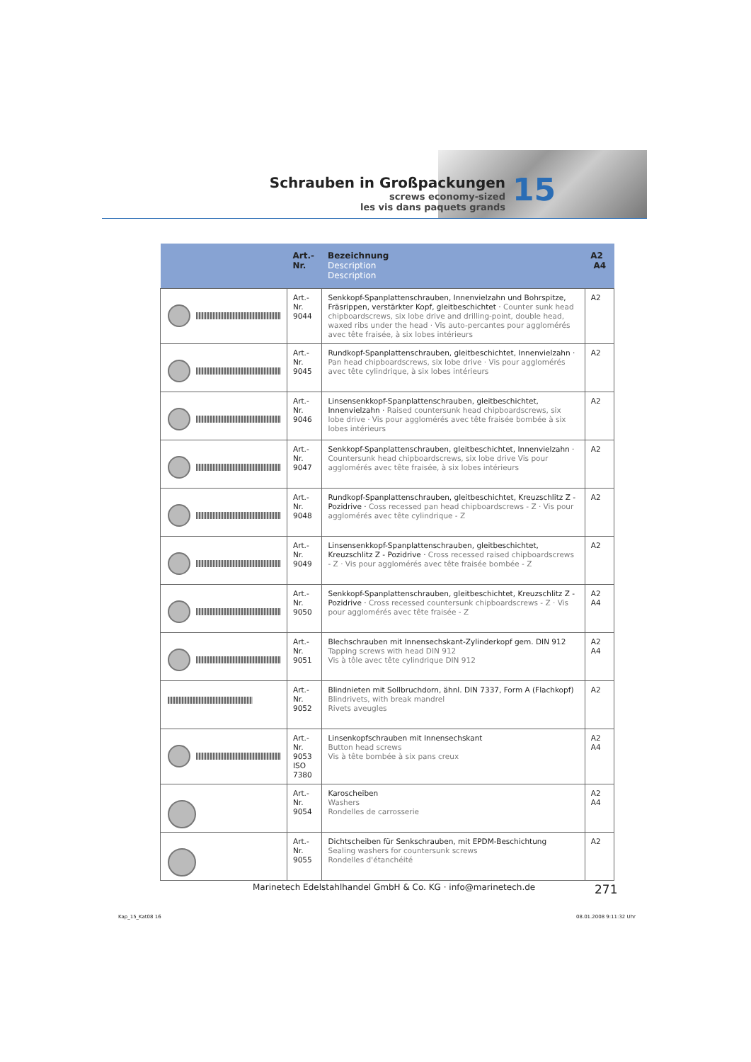Schrauben in Großpackungen
screws economy-sized
les vis dans paquets grands
15
| | Art.-Nr. | Bezeichnung Description Description | A2 A4 |
| --- | --- | --- | --- |
| | Art.-Nr. 9044 | Senkkopf-Spanplattenschrauben, Innenvielzahn und Bohr­spitze, Fräsrippen, verstärkter Kopf, gleitbeschichtet · Counter sunk head chipboardscrews, six lobe drive and drilling-point, double head, waxed ribs under the head · Vis auto-percantes pour agglomérés avec tête fraisée, à six lobes intérieurs | A2 |
| | Art.-Nr. 9045 | Rundkopf-Spanplattenschrauben, gleitbeschichtet, Innen­vielzahn · Pan head chipboardscrews, six lobe drive · Vis pour agglomérés avec tête cylindrique, à six lobes intérieurs | A2 |
| | Art.-Nr. 9046 | Linsensenkkopf-Spanplattenschrauben, gleitbeschichtet, Innenvielzahn · Raised countersunk head chipboardscrews, six lobe drive · Vis pour agglomérés avec tête fraisée bombée à six lobes intérieurs | A2 |
| | Art.-Nr. 9047 | Senkkopf-Spanplattenschrauben, gleitbeschichtet, Innen­vielzahn · Countersunk head chipboardscrews, six lobe drive Vis pour agglomérés avec tête fraisée, à six lobes intérieurs | A2 |
| | Art.-Nr. 9048 | Rundkopf-Spanplattenschrauben, gleitbeschichtet, Kreuz­schlitz Z - Pozidrive · Coss recessed pan head chipboard­screws - Z · Vis pour agglomérés avec tête cylindrique - Z | A2 |
| | Art.-Nr. 9049 | Linsensenkkopf-Spanplattenschrauben, gleitbeschichtet, Kreuzschlitz Z - Pozidrive · Cross recessed raised chipboard­screws - Z · Vis pour agglomérés avec tête fraisée bombée - Z | A2 |
| | Art.-Nr. 9050 | Senkkopf-Spanplattenschrauben, gleitbeschichtet, Kreuz­schlitz Z - Pozidrive · Cross recessed countersunk chipboard­screws - Z · Vis pour agglomérés avec tête fraisée - Z | A2 A4 |
| | Art.-Nr. 9051 | Blechschrauben mit Innensechskant-Zylinderkopf gem. DIN 912 Tapping screws with head DIN 912 Vis à tôle avec tête cylindrique DIN 912 | A2 A4 |
| | Art.-Nr. 9052 | Blindnieten mit Sollbruchdorn, ähnl. DIN 7337, Form A (Flachkopf) Blindrivets, with break mandrel Rivets aveugles | A2 |
| | Art.-Nr. 9053 ISO 7380 | Linsenkopfschrauben mit Innensechskant Button head screws Vis à tête bombée à six pans creux | A2 A4 |
| | Art.-Nr. 9054 | Karoscheiben Washers Rondelles de carrosserie | A2 A4 |
| | Art.-Nr. 9055 | Dichtscheiben für Senkschrauben, mit EPDM-Beschichtung Sealing washers for countersunk screws Rondelles d'étanchéité | A2 |
Marinetech Edelstahlhandel GmbH & Co. KG · info@marinetech.de
271
Kap_15_Kat08 16 08.01.2008 9:11:32 Uhr